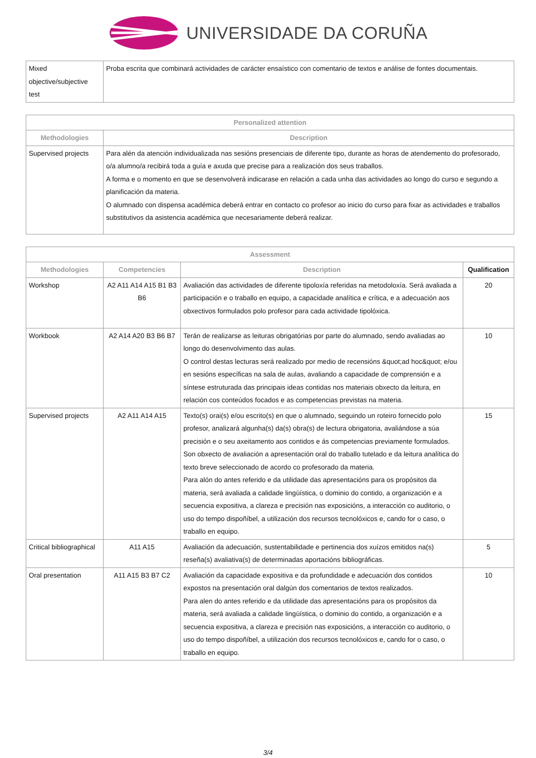UNIVERSIDADE DA CORUÑA
| Mixed objective/subjective test | Proba escrita que combinará actividades de carácter ensaístico con comentario de textos e análise de fontes documentais. |
| Personalized attention | |
| --- | --- |
| Methodologies | Description |
| Supervised projects | Para alén da atención individualizada nas sesións presenciais de diferente tipo, durante as horas de atendemento do profesorado, o/a alumno/a recibirá toda a guía e axuda que precise para a realización dos seus traballos. A forma e o momento en que se desenvolverá indicarase en relación a cada unha das actividades ao longo do curso e segundo a planificación da materia. O alumnado con dispensa académica deberá entrar en contacto co profesor ao inicio do curso para fixar as actividades e traballos substitutivos da asistencia académica que necesariamente deberá realizar. |
| Assessment | | | |
| --- | --- | --- | --- |
| Methodologies | Competencies | Description | Qualification |
| Workshop | A2 A11 A14 A15 B1 B3 B6 | Avaliación das actividades de diferente tipoloxía referidas na metodoloxía. Será avaliada a participación e o traballo en equipo, a capacidade analítica e crítica, e a adecuación aos obxectivos formulados polo profesor para cada actividade tipolóxica. | 20 |
| Workbook | A2 A14 A20 B3 B6 B7 | Terán de realizarse as leituras obrigatórias por parte do alumnado, sendo avaliadas ao longo do desenvolvimento das aulas. O control destas lecturas será realizado por medio de recensións &quot;ad hoc&quot; e/ou en sesións específicas na sala de aulas, avaliando a capacidade de comprensión e a síntese estruturada das principais ideas contidas nos materiais obxecto da leitura, en relación cos conteúdos focados e as competencias previstas na materia. | 10 |
| Supervised projects | A2 A11 A14 A15 | Texto(s) orai(s) e/ou escrito(s) en que o alumnado, seguindo un roteiro fornecido polo profesor, analizará algunha(s) da(s) obra(s) de lectura obrigatoria, avaliándose a súa precisión e o seu axeitamento aos contidos e ás competencias previamente formulados. Son obxecto de avaliación a apresentación oral do traballo tutelado e da leitura analítica do texto breve seleccionado de acordo co profesorado da materia. Para alón do antes referido e da utilidade das apresentacións para os propósitos da materia, será avaliada a calidade lingüística, o dominio do contido, a organización e a secuencia expositiva, a clareza e precisión nas exposicións, a interacción co auditorio, o uso do tempo dispoñíbel, a utilización dos recursos tecnolóxicos e, cando for o caso, o traballo en equipo. | 15 |
| Critical bibliographical | A11 A15 | Avaliación da adecuación, sustentabilidade e pertinencia dos xuízos emitidos na(s) reseña(s) avaliativa(s) de determinadas aportacións bibliográficas. | 5 |
| Oral presentation | A11 A15 B3 B7 C2 | Avaliación da capacidade expositiva e da profundidade e adecuación dos contidos expostos na presentación oral dalgún dos comentarios de textos realizados. Para alen do antes referido e da utilidade das apresentacións para os propósitos da materia, será avaliada a calidade lingüística, o dominio do contido, a organización e a secuencia expositiva, a clareza e precisión nas exposicións, a interacción co auditorio, o uso do tempo dispoñíbel, a utilización dos recursos tecnolóxicos e, cando for o caso, o traballo en equipo. | 10 |
3/4